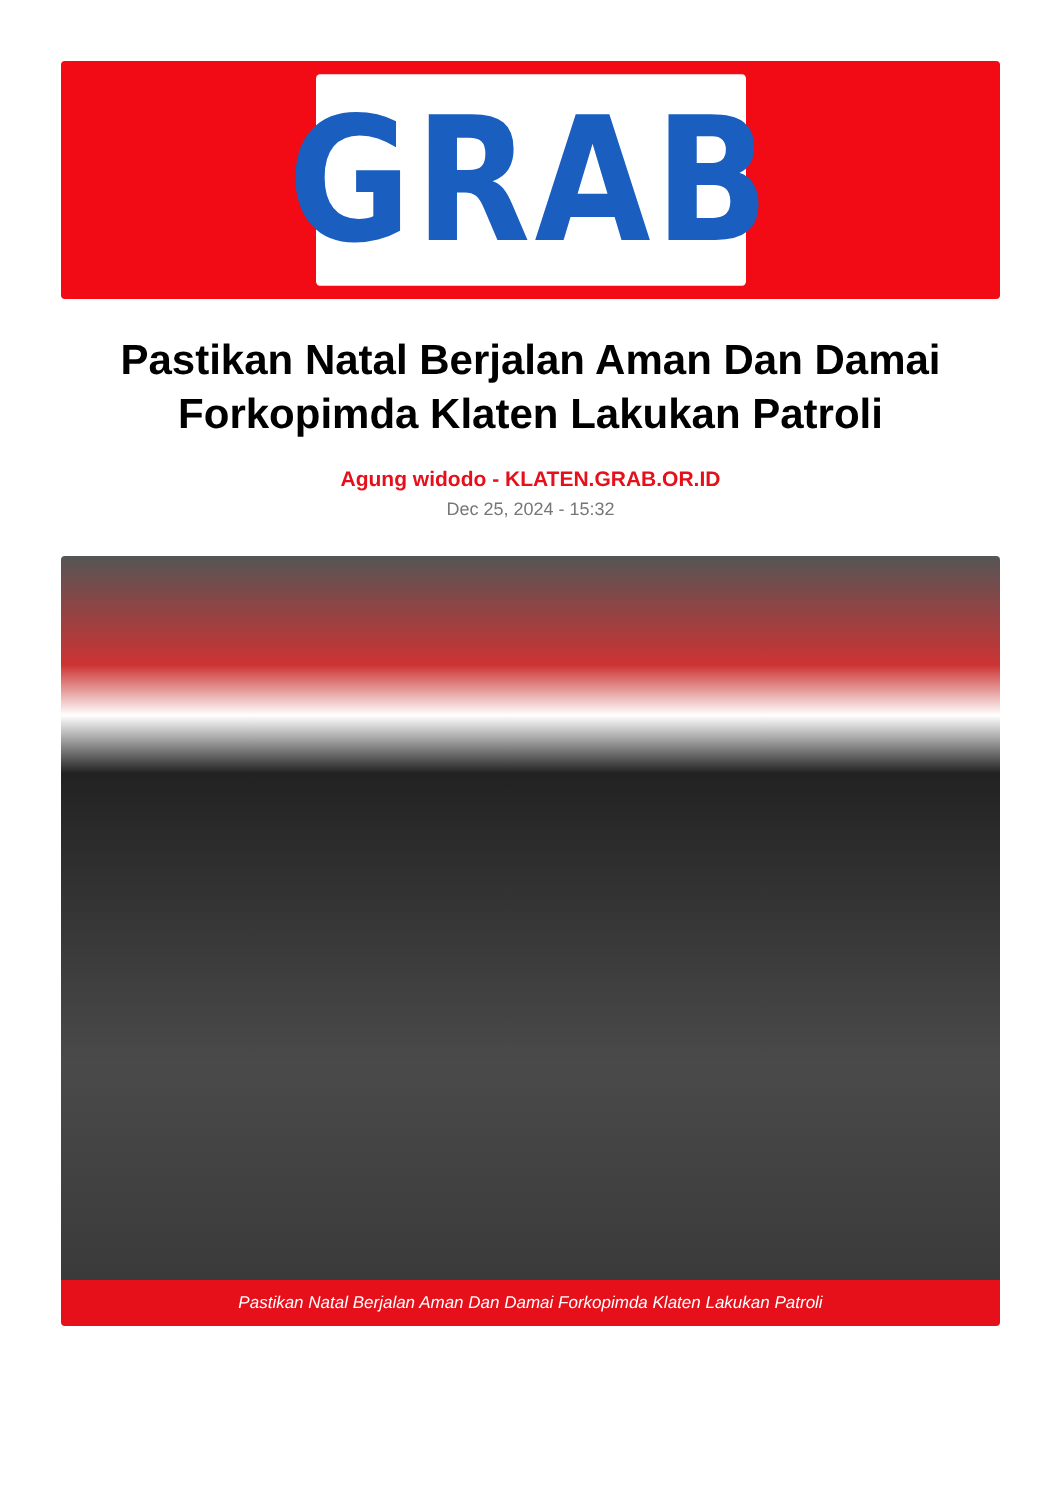GRAB
Pastikan Natal Berjalan Aman Dan Damai Forkopimda Klaten Lakukan Patroli
Agung widodo - KLATEN.GRAB.OR.ID
Dec 25, 2024 - 15:32
Pastikan Natal Berjalan Aman Dan Damai Forkopimda Klaten Lakukan Patroli